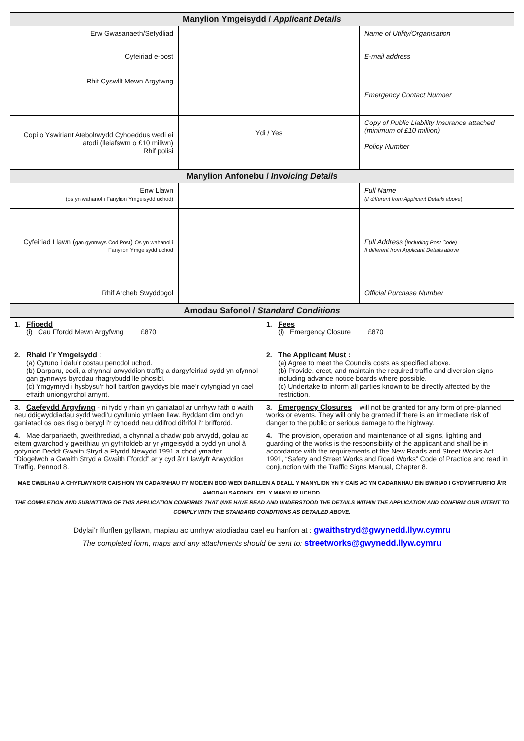| Manylion Ymgeisydd / Applicant Details | | |
| --- | --- | --- |
| Erw Gwasanaeth/Sefydliad | | Name of Utility/Organisation |
| Cyfeiriad e-bost | | E-mail address |
| Rhif Cyswllt Mewn Argyfwng | | Emergency Contact Number |
| Copi o Yswiriant Atebolrwydd Cyhoeddus wedi ei atodi (lleiafswm o £10 miliwn) Rhif polisi | Ydi / Yes | Copy of Public Liability Insurance attached (minimum of £10 million) Policy Number |
| Manylion Anfonebu / Invoicing Details | | |
| Enw Llawn (os yn wahanol i Fanylion Ymgeisydd uchod) | | Full Name (if different from Applicant Details above ) |
| Cyfeiriad Llawn ( gan gynnwys Cod Post ) Os yn wahanol i Fanylion Ymgeisydd uchod | | Full Address ( including Post Code) If different from Applicant Details above |
| Rhif Archeb Swyddogol | | Official Purchase Number |
| Amodau Safonol / Standard Conditions | |
| --- | --- |
| 1. Ffioedd (i) Cau Ffordd Mewn Argyfwng £870 | 1. Fees (i) Emergency Closure £870 |
| 2. Rhaid i’r Ymgeisydd : (a) Cytuno i dalu’r costau penodol uchod. (b) Darparu, codi, a chynnal arwyddion traffig a dargyfeiriad sydd yn ofynnol gan gynnwys byrddau rhagrybudd lle phosibl. (c) Ymgymryd i hysbysu'r holl bartïon gwyddys ble mae’r cyfyngiad yn cael effaith uniongyrchol arnynt. | 2. The Applicant Must : (a) Agree to meet the Councils costs as specified above. (b) Provide, erect, and maintain the required traffic and diversion signs including advance notice boards where possible. (c) Undertake to inform all parties known to be directly affected by the restriction. |
| 3. Caefeydd Argyfwng - ni fydd y rhain yn ganiataol ar unrhyw fath o waith neu ddigwyddiadau sydd wedi'u cynllunio ymlaen llaw. Byddant dim ond yn ganiataol os oes risg o berygl i'r cyhoedd neu ddifrod difrifol i'r briffordd. | 3. Emergency Closures – will not be granted for any form of pre-planned works or events. They will only be granted if there is an immediate risk of danger to the public or serious damage to the highway. |
| 4. Mae darpariaeth, gweithrediad, a chynnal a chadw pob arwydd, golau ac eitem gwarchod y gweithiau yn gyfrifoldeb ar yr ymgeisydd a bydd yn unol â gofynion Deddf Gwaith Stryd a Ffyrdd Newydd 1991 a chod ymarfer “Diogelwch a Gwaith Stryd a Gwaith Ffordd” ar y cyd â'r Llawlyfr Arwyddion Traffig, Pennod 8. | 4. The provision, operation and maintenance of all signs, lighting and guarding of the works is the responsibility of the applicant and shall be in accordance with the requirements of the New Roads and Street Works Act 1991, “Safety and Street Works and Road Works” Code of Practice and read in conjunction with the Traffic Signs Manual, Chapter 8. |
MAE CWBLHAU A CHYFLWYNO’R CAIS HON YN CADARNHAU FY MOD/EIN BOD WEDI DARLLEN A DEALL Y MANYLION YN Y CAIS AC YN CADARNHAU EIN BWRIAD I GYDYMFFURFIO Â'R AMODAU SAFONOL FEL Y MANYLIR UCHOD.
THE COMPLETION AND SUBMITTING OF THIS APPLICATION CONFIRMS THAT I/WE HAVE READ AND UNDERSTOOD THE DETAILS WITHIN THE APPLICATION AND CONFIRM OUR INTENT TO COMPLY WITH THE STANDARD CONDITIONS AS DETAILED ABOVE.
Ddylai’r ffurflen gyflawn, mapiau ac unrhyw atodiadau cael eu hanfon at : gwaithstryd@gwynedd.llyw.cymru
The completed form, maps and any attachments should be sent to: streetworks@gwynedd.llyw.cymru